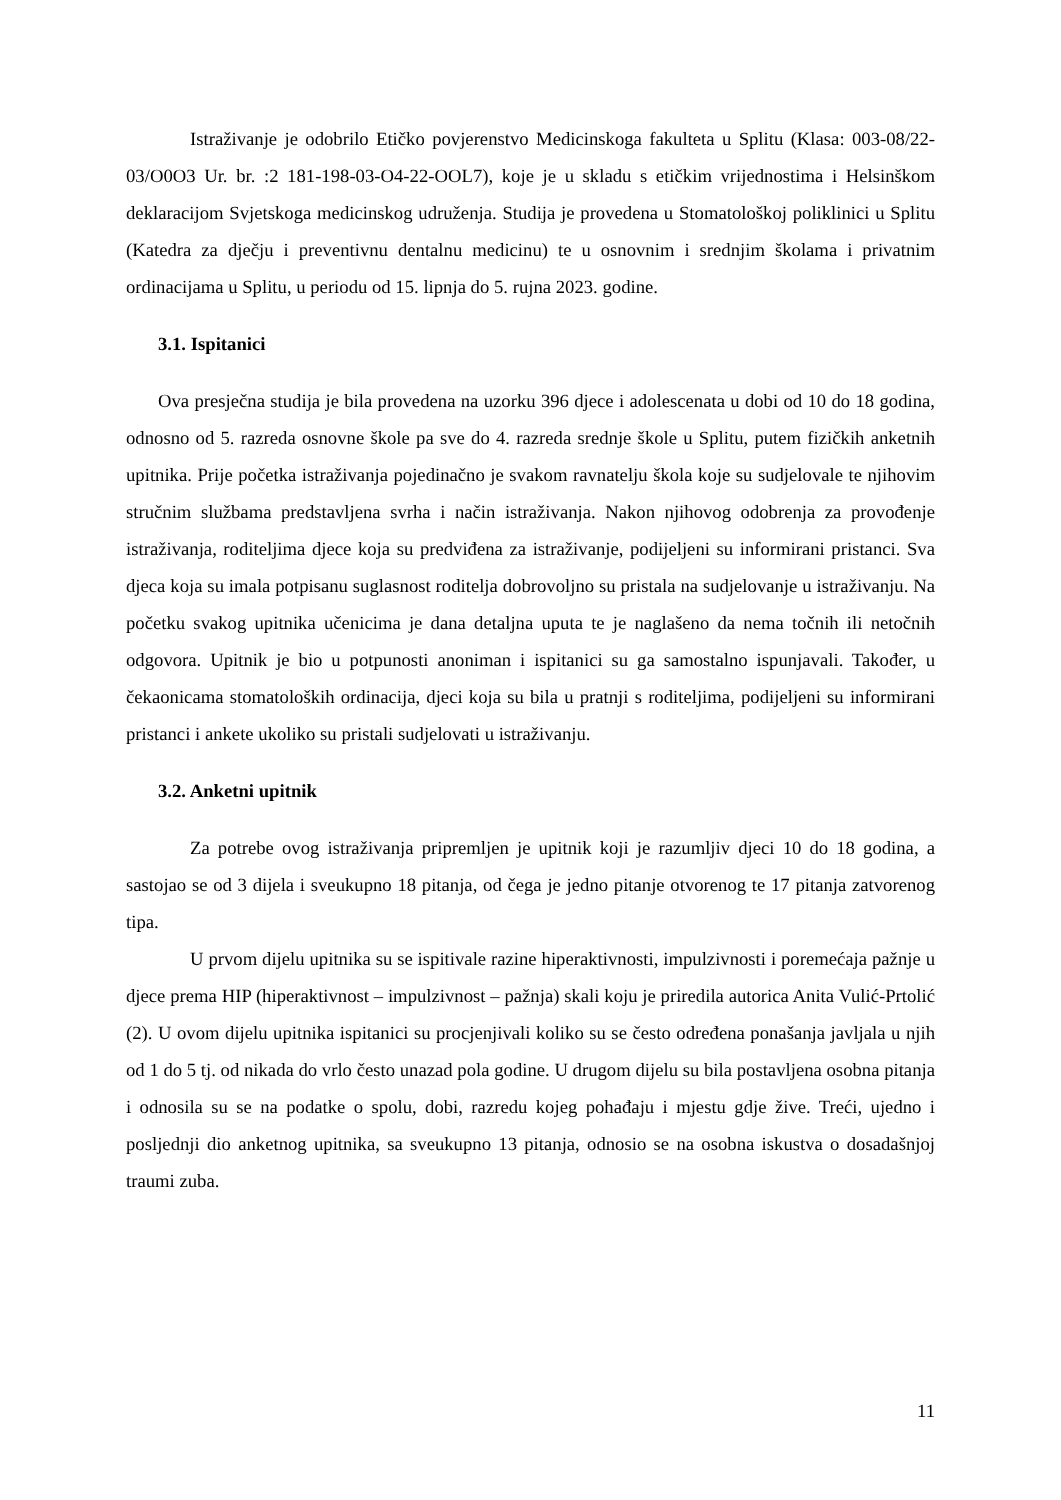Istraživanje je odobrilo Etičko povjerenstvo Medicinskoga fakulteta u Splitu (Klasa: 003-08/22-03/O0O3 Ur. br. :2 181-198-03-O4-22-OOL7), koje je u skladu s etičkim vrijednostima i Helsinškom deklaracijom Svjetskoga medicinskog udruženja. Studija je provedena u Stomatološkoj poliklinici u Splitu (Katedra za dječju i preventivnu dentalnu medicinu) te u osnovnim i srednjim školama i privatnim ordinacijama u Splitu, u periodu od 15. lipnja do 5. rujna 2023. godine.
3.1. Ispitanici
Ova presječna studija je bila provedena na uzorku 396 djece i adolescenata u dobi od 10 do 18 godina, odnosno od 5. razreda osnovne škole pa sve do 4. razreda srednje škole u Splitu, putem fizičkih anketnih upitnika. Prije početka istraživanja pojedinačno je svakom ravnatelju škola koje su sudjelovale te njihovim stručnim službama predstavljena svrha i način istraživanja. Nakon njihovog odobrenja za provođenje istraživanja, roditeljima djece koja su predviđena za istraživanje, podijeljeni su informirani pristanci. Sva djeca koja su imala potpisanu suglasnost roditelja dobrovoljno su pristala na sudjelovanje u istraživanju. Na početku svakog upitnika učenicima je dana detaljna uputa te je naglašeno da nema točnih ili netočnih odgovora. Upitnik je bio u potpunosti anoniman i ispitanici su ga samostalno ispunjavali. Također, u čekaonicama stomatoloških ordinacija, djeci koja su bila u pratnji s roditeljima, podijeljeni su informirani pristanci i ankete ukoliko su pristali sudjelovati u istraživanju.
3.2. Anketni upitnik
Za potrebe ovog istraživanja pripremljen je upitnik koji je razumljiv djeci 10 do 18 godina, a sastojao se od 3 dijela i sveukupno 18 pitanja, od čega je jedno pitanje otvorenog te 17 pitanja zatvorenog tipa.
U prvom dijelu upitnika su se ispitivale razine hiperaktivnosti, impulzivnosti i poremećaja pažnje u djece prema HIP (hiperaktivnost – impulzivnost – pažnja) skali koju je priredila autorica Anita Vulić-Prtolić (2). U ovom dijelu upitnika ispitanici su procjenjivali koliko su se često određena ponašanja javljala u njih od 1 do 5 tj. od nikada do vrlo često unazad pola godine. U drugom dijelu su bila postavljena osobna pitanja i odnosila su se na podatke o spolu, dobi, razredu kojeg pohađaju i mjestu gdje žive. Treći, ujedno i posljednji dio anketnog upitnika, sa sveukupno 13 pitanja, odnosio se na osobna iskustva o dosadašnjoj traumi zuba.
11